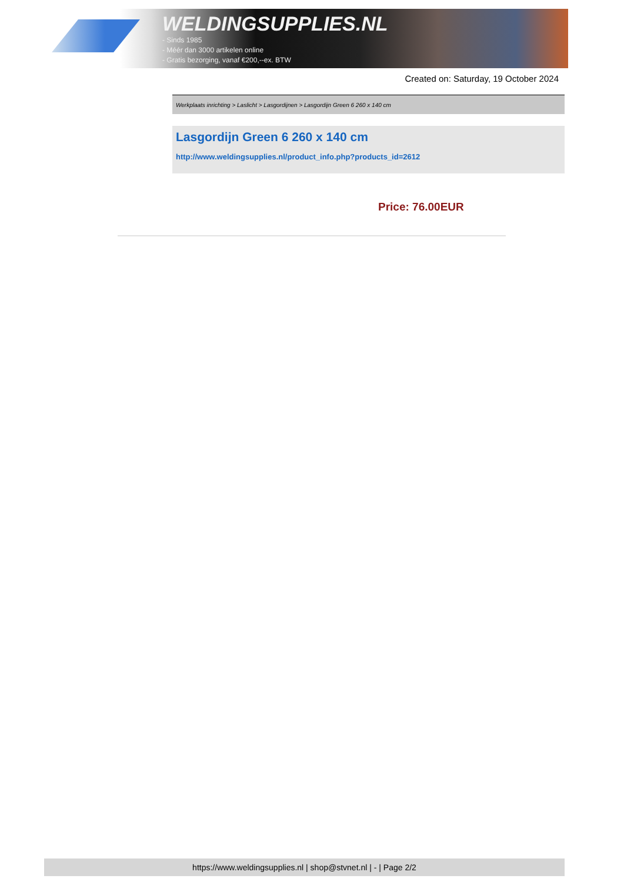WELDINGSUPPLIES.NL
- Sinds 1985
- Méér dan 3000 artikelen online
- Gratis bezorging, vanaf €200,--ex. BTW
Created on: Saturday, 19 October 2024
Werkplaats inrichting > Laslicht > Lasgordijnen > Lasgordijn Green 6 260 x 140 cm
Lasgordijn Green 6 260 x 140 cm
http://www.weldingsupplies.nl/product_info.php?products_id=2612
Price: 76.00EUR
https://www.weldingsupplies.nl | shop@stvnet.nl | - | Page 2/2